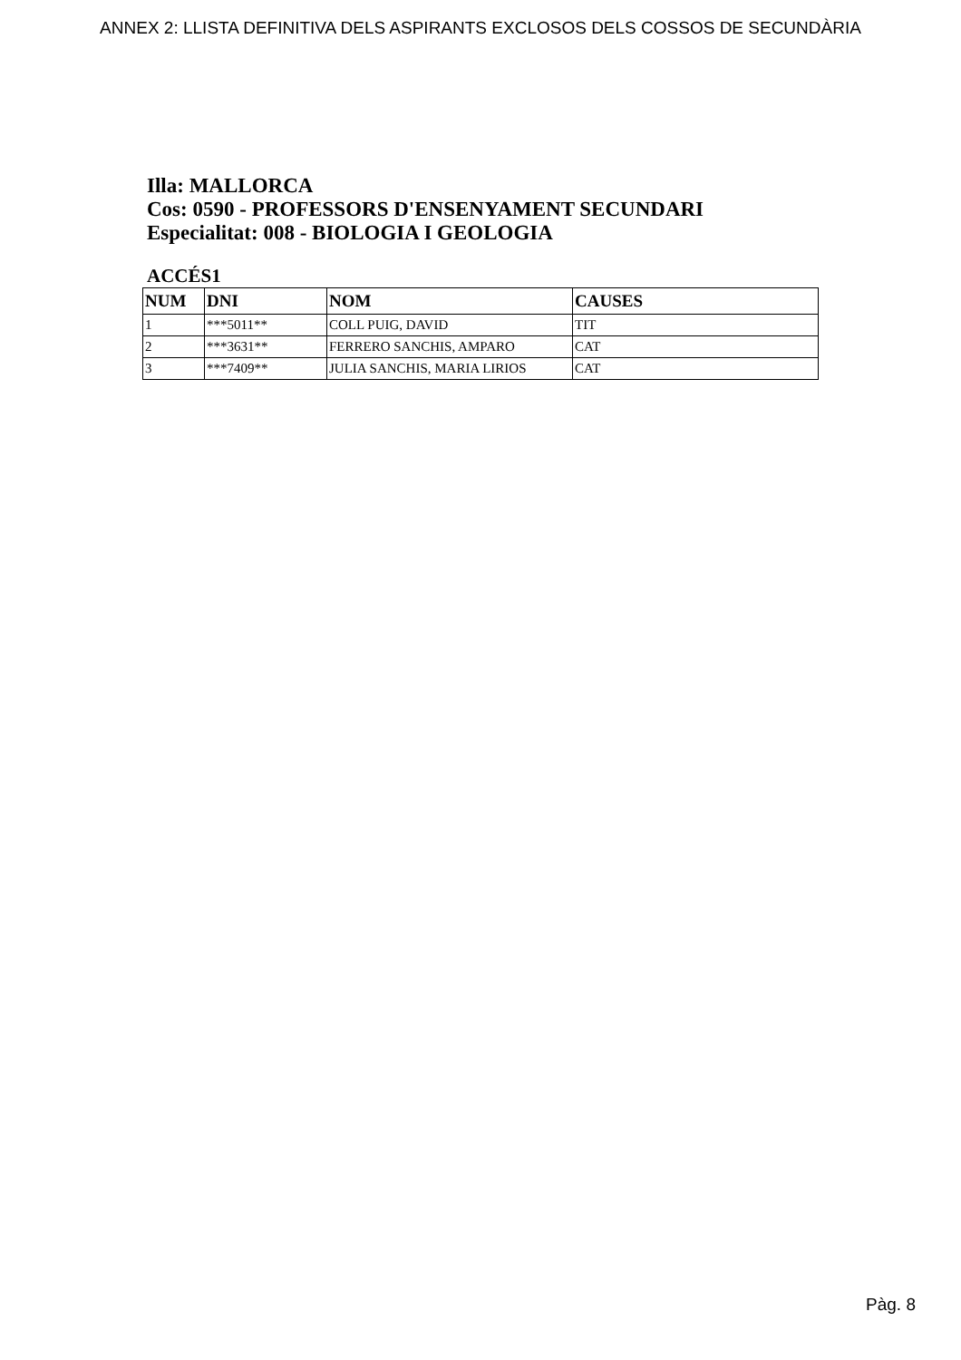ANNEX 2: LLISTA DEFINITIVA DELS ASPIRANTS EXCLOSOS DELS COSSOS DE SECUNDÀRIA
Illa: MALLORCA
Cos: 0590 - PROFESSORS D'ENSENYAMENT SECUNDARI
Especialitat: 008 - BIOLOGIA I GEOLOGIA
ACCÉS1
| NUM | DNI | NOM | CAUSES |
| --- | --- | --- | --- |
| 1 | ***5011** | COLL PUIG, DAVID | TIT |
| 2 | ***3631** | FERRERO SANCHIS, AMPARO | CAT |
| 3 | ***7409** | JULIA SANCHIS, MARIA LIRIOS | CAT |
Pàg. 8